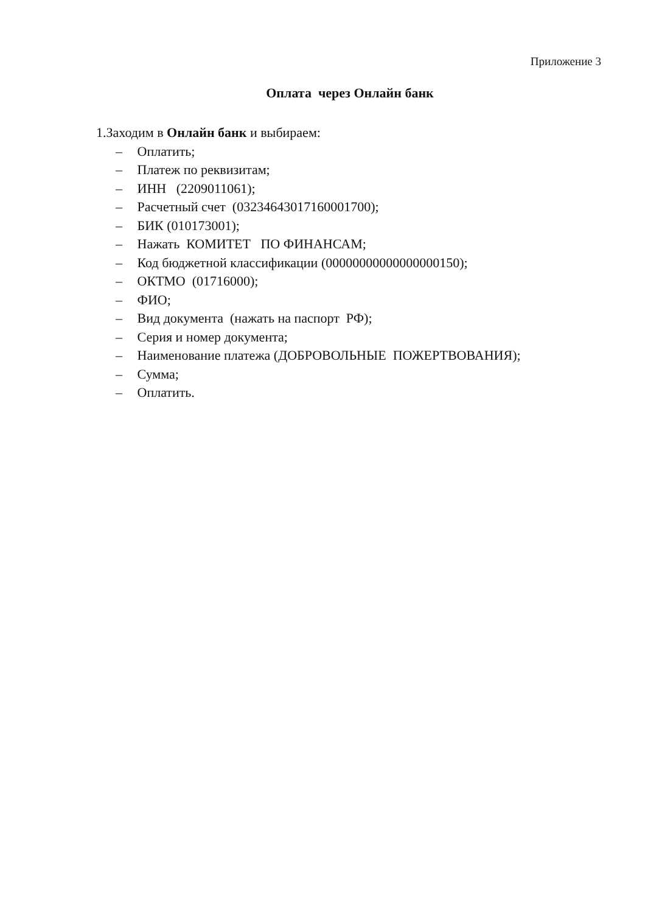Приложение 3
Оплата через Онлайн банк
1.Заходим в Онлайн банк и выбираем:
– Оплатить;
– Платеж по реквизитам;
– ИНН (2209011061);
– Расчетный счет (03234643017160001700);
– БИК (010173001);
– Нажать КОМИТЕТ ПО ФИНАНСАМ;
– Код бюджетной классификации (00000000000000000150);
– ОКТМО (01716000);
– ФИО;
– Вид документа (нажать на паспорт РФ);
– Серия и номер документа;
– Наименование платежа (ДОБРОВОЛЬНЫЕ ПОЖЕРТВОВАНИЯ);
– Сумма;
– Оплатить.